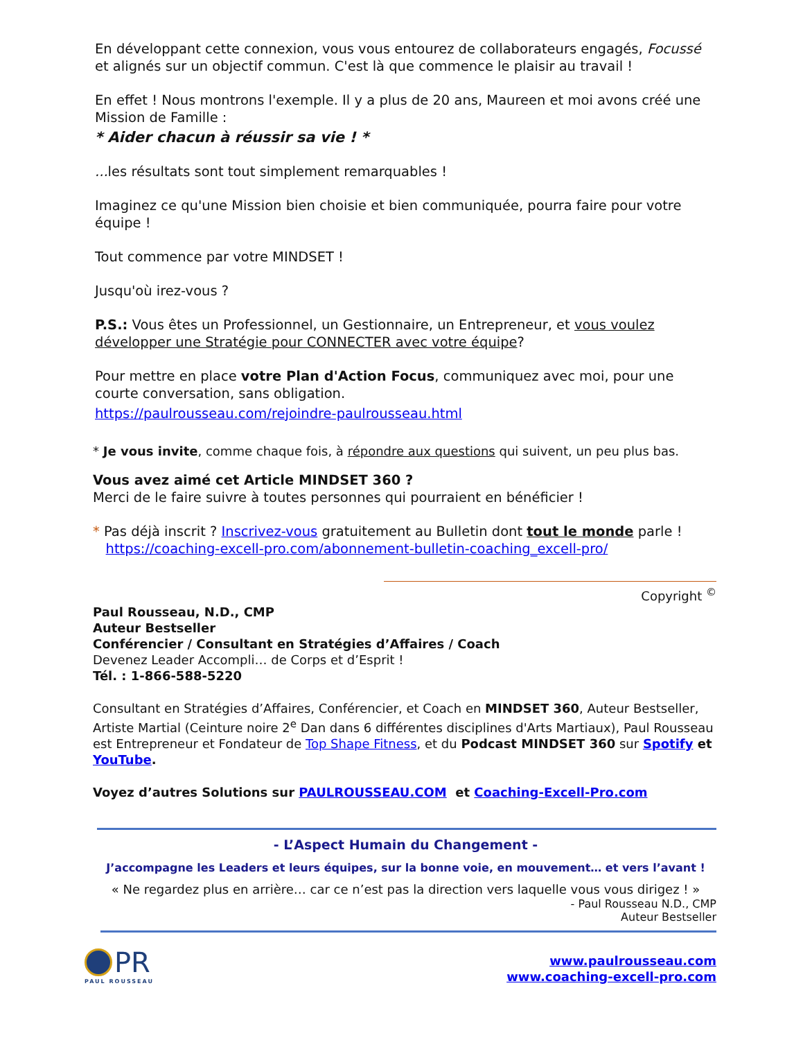En développant cette connexion, vous vous entourez de collaborateurs engagés, Focussé et alignés sur un objectif commun. C'est là que commence le plaisir au travail !
En effet ! Nous montrons l'exemple. Il y a plus de 20 ans, Maureen et moi avons créé une Mission de Famille :
* Aider chacun à réussir sa vie ! *
... les résultats sont tout simplement remarquables !
Imaginez ce qu'une Mission bien choisie et bien communiquée, pourra faire pour votre équipe !
Tout commence par votre MINDSET !
Jusqu'où irez-vous ?
P.S.: Vous êtes un Professionnel, un Gestionnaire, un Entrepreneur, et vous voulez développer une Stratégie pour CONNECTER avec votre équipe?
Pour mettre en place votre Plan d'Action Focus, communiquez avec moi, pour une courte conversation, sans obligation.
https://paulrousseau.com/rejoindre-paulrousseau.html
* Je vous invite, comme chaque fois, à répondre aux questions qui suivent, un peu plus bas.
Vous avez aimé cet Article MINDSET 360 ?
Merci de le faire suivre à toutes personnes qui pourraient en bénéficier !
* Pas déjà inscrit ? Inscrivez-vous gratuitement au Bulletin dont tout le monde parle !
https://coaching-excell-pro.com/abonnement-bulletin-coaching_excell-pro/
Copyright <sup>©</sup>
Paul Rousseau, N.D., CMP
Auteur Bestseller
Conférencier / Consultant en Stratégies d’Affaires / Coach
Devenez Leader Accompli… de Corps et d’Esprit !
Tél. : 1-866-588-5220
Consultant en Stratégies d’Affaires, Conférencier, et Coach en MINDSET 360, Auteur Bestseller, Artiste Martial (Ceinture noire 2<sup>e</sup> Dan dans 6 différentes disciplines d'Arts Martiaux), Paul Rousseau est Entrepreneur et Fondateur de Top Shape Fitness, et du Podcast MINDSET 360 sur Spotify et YouTube.
Voyez d’autres Solutions sur PAULROUSSEAU.COM et Coaching-Excell-Pro.com
- L’Aspect Humain du Changement -
J’accompagne les Leaders et leurs équipes, sur la bonne voie, en mouvement… et vers l’avant !
« Ne regardez plus en arrière… car ce n’est pas la direction vers laquelle vous vous dirigez ! »
- Paul Rousseau N.D., CMP
Auteur Bestseller
PR
PAUL ROUSSEAU
www.paulrousseau.com
www.coaching-excell-pro.com